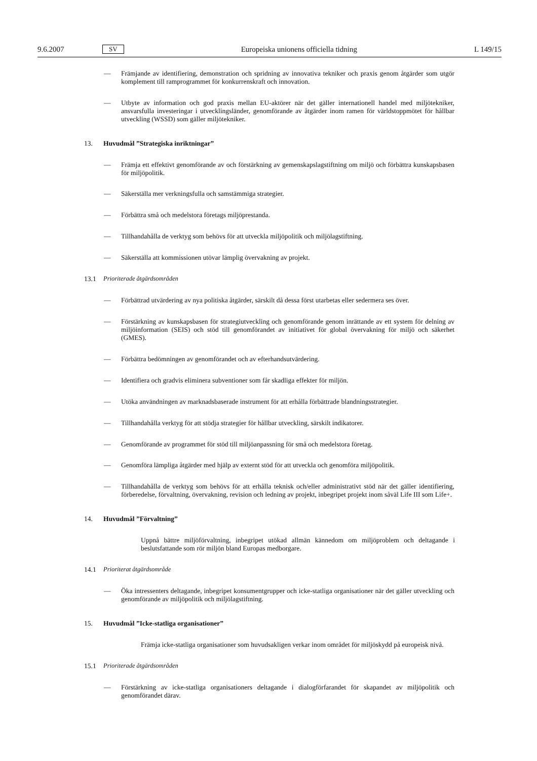9.6.2007 SV Europeiska unionens officiella tidning L 149/15
— Främjande av identifiering, demonstration och spridning av innovativa tekniker och praxis genom åtgärder som utgör komplement till ramprogrammet för konkurrenskraft och innovation.
— Utbyte av information och god praxis mellan EU-aktörer när det gäller internationell handel med miljötekniker, ansvarsfulla investeringar i utvecklingsländer, genomförande av åtgärder inom ramen för världstoppmötet för hållbar utveckling (WSSD) som gäller miljötekniker.
13. Huvudmål ”Strategiska inriktningar”
— Främja ett effektivt genomförande av och förstärkning av gemenskapslagstiftning om miljö och förbättra kunskapsbasen för miljöpolitik.
— Säkerställa mer verkningsfulla och samstämmiga strategier.
— Förbättra små och medelstora företags miljöprestanda.
— Tillhandahålla de verktyg som behövs för att utveckla miljöpolitik och miljölagstiftning.
— Säkerställa att kommissionen utövar lämplig övervakning av projekt.
13.1 Prioriterade åtgärdsområden
— Förbättrad utvärdering av nya politiska åtgärder, särskilt då dessa först utarbetas eller sedermera ses över.
— Förstärkning av kunskapsbasen för strategiutveckling och genomförande genom inrättande av ett system för delning av miljöinformation (SEIS) och stöd till genomförandet av initiativet för global övervakning för miljö och säkerhet (GMES).
— Förbättra bedömningen av genomförandet och av efterhandsutvärdering.
— Identifiera och gradvis eliminera subventioner som får skadliga effekter för miljön.
— Utöka användningen av marknadsbaserade instrument för att erhålla förbättrade blandningsstrategier.
— Tillhandahålla verktyg för att stödja strategier för hållbar utveckling, särskilt indikatorer.
— Genomförande av programmet för stöd till miljöanpassning för små och medelstora företag.
— Genomföra lämpliga åtgärder med hjälp av externt stöd för att utveckla och genomföra miljöpolitik.
— Tillhandahålla de verktyg som behövs för att erhålla teknisk och/eller administrativt stöd när det gäller identifiering, förberedelse, förvaltning, övervakning, revision och ledning av projekt, inbegripet projekt inom såväl Life III som Life+.
14. Huvudmål ”Förvaltning”
Uppnå bättre miljöförvaltning, inbegripet utökad allmän kännedom om miljöproblem och deltagande i beslutsfattande som rör miljön bland Europas medborgare.
14.1 Prioriterat åtgärdsområde
— Öka intressenters deltagande, inbegripet konsumentgrupper och icke-statliga organisationer när det gäller utveckling och genomförande av miljöpolitik och miljölagstiftning.
15. Huvudmål ”Icke-statliga organisationer”
Främja icke-statliga organisationer som huvudsakligen verkar inom området för miljöskydd på europeisk nivå.
15.1 Prioriterade åtgärdsområden
— Förstärkning av icke-statliga organisationers deltagande i dialogförfarandet för skapandet av miljöpolitik och genomförandet därav.